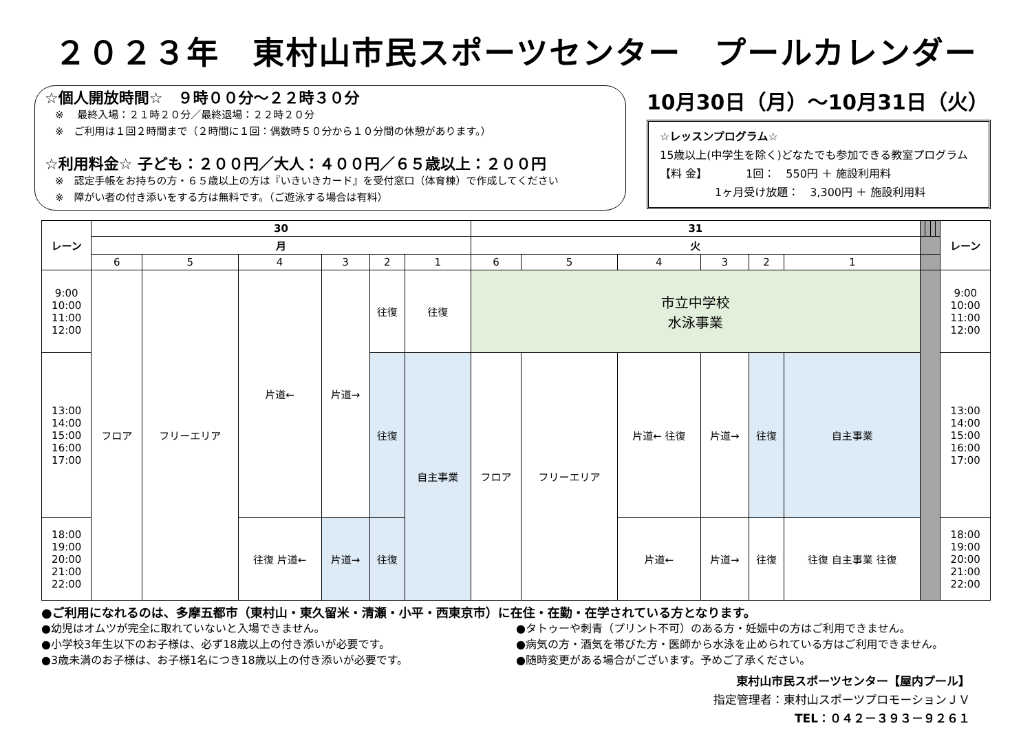２０２３年　東村山市民スポーツセンター　プールカレンダー
☆個人開放時間☆　９時００分～２２時３０分
　※　 最終入場：２１時２０分／最終退場：２２時２０分
　※　ご利用は１回２時間まで（２時間に１回：偶数時５０分から１０分間の休憩があります。）
☆利用料金☆ 子ども：２００円／大人：４００円／６５歳以上：２００円
　※　認定手帳をお持ちの方・６５歳以上の方は『いきいきカード』を受付窓口（体育棟）で作成してください
　※　障がい者の付き添いをする方は無料です。（ご遊泳する場合は有料）
10月30日（月）～10月31日（火）
☆レッスンプログラム☆
15歳以上(中学生を除く)どなたでも参加できる教室プログラム
【料 金】　　　　1回：　550円 ＋ 施設利用料
　　　　　1ヶ月受け放題：　3,300円 ＋ 施設利用料
| レーン | 30 | | | | | | 31 | | | | | | | | | | レーン |
| | 月 | | | | | | 火 | | | | | | | | | | |
| | 6 | 5 | 4 | 3 | 2 | 1 | 6 | 5 | 4 | 3 | 2 | 1 | | | | | |
| 9:00 10:00 11:00 12:00 | フロア | フリーエリア | 片道← | 片道→ | 往復 | 往復 | 市立中学校 水泳事業 | | | | | | | | | | 9:00 10:00 11:00 12:00 |
| 13:00 14:00 15:00 16:00 17:00 | | | | | 往復 | 自主事業 | フロア | フリーエリア | 片道← 往復 | 片道→ | 往復 | 自主事業 | | | | | 13:00 14:00 15:00 16:00 17:00 |
| 18:00 19:00 20:00 21:00 22:00 | | | 往復 片道← | 片道→ | 往復 | | | | 片道← | 片道→ | 往復 | 往復 自主事業 往復 | | | | | 18:00 19:00 20:00 21:00 22:00 |
●ご利用になれるのは、多摩五都市（東村山・東久留米・清瀬・小平・西東京市）に在住・在勤・在学されている方となります。
●幼児はオムツが完全に取れていないと入場できません。
●小学校3年生以下のお子様は、必ず18歳以上の付き添いが必要です。
●3歳未満のお子様は、お子様1名につき18歳以上の付き添いが必要です。
●タトゥーや刺青（プリント不可）のある方・妊娠中の方はご利用できません。
●病気の方・酒気を帯びた方・医師から水泳を止められている方はご利用できません。
●随時変更がある場合がございます。予めご了承ください。
東村山市民スポーツセンター【屋内プール】
指定管理者：東村山スポーツプロモーションＪＶ
TEL：０４２－３９３－９２６１